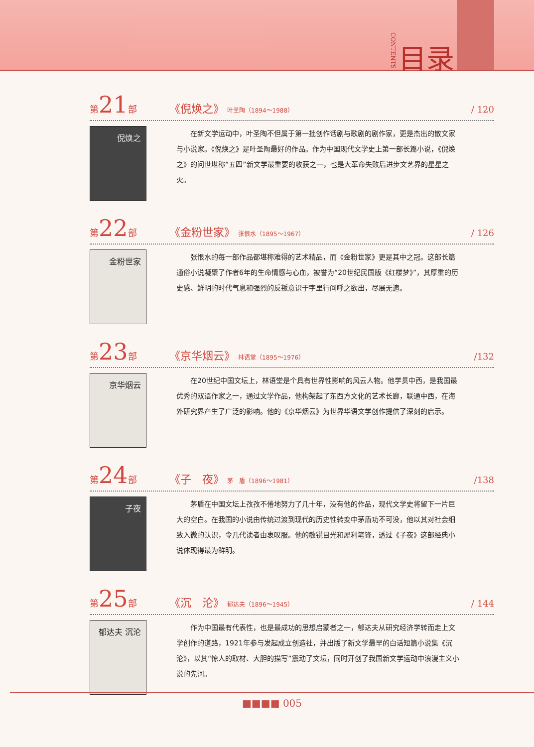CONTENTS 目录
第21部 《倪焕之》 叶圣陶（1894～1988） / 120
倪焕之
在新文学运动中，叶圣陶不但属于第一批创作话剧与歌剧的剧作家，更是杰出的散文家与小说家。《倪焕之》是叶圣陶最好的作品。作为中国现代文学史上第一部长篇小说，《倪焕之》的问世堪称“五四”新文学最重要的收获之一，也是大革命失败后进步文艺界的星星之火。
第22部 《金粉世家》 张恨水（1895～1967） / 126
金粉世家
张恨水的每一部作品都堪称难得的艺术精品，而《金粉世家》更是其中之冠。这部长篇通俗小说凝聚了作者6年的生命情感与心血，被誉为“20世纪民国版《红楼梦》”，其厚重的历史感、鲜明的时代气息和强烈的反叛意识于字里行间呼之欲出，尽展无遗。
第23部 《京华烟云》 林语堂（1895～1976） /132
京华烟云
在20世纪中国文坛上，林语堂是个具有世界性影响的风云人物。他学贯中西，是我国最优秀的双语作家之一，通过文学作品，他构架起了东西方文化的艺术长廊，联通中西，在海外研究界产生了广泛的影响。他的《京华烟云》为世界华语文学创作提供了深刻的启示。
第24部 《子　夜》 茅　盾（1896～1981） /138
子夜
茅盾在中国文坛上孜孜不倦地努力了几十年，没有他的作品，现代文学史将留下一片巨大的空白。在我国的小说由传统过渡到现代的历史性转变中茅盾功不可没，他以其对社会细致入微的认识，令几代读者由衷叹服。他的敏锐目光和犀利笔锋，透过《子夜》这部经典小说体现得最为鲜明。
第25部 《沉　沦》 郁达夫（1896～1945） / 144
郁达夫 沉沦
作为中国最有代表性，也是最成功的思想启蒙者之一，郁达夫从研究经济学转而走上文学创作的道路，1921年参与发起成立创造社，并出版了新文学最早的白话短篇小说集《沉沦》，以其“惊人的取材、大胆的描写”震动了文坛，同时开创了我国新文学运动中浪漫主义小说的先河。
■■■■ 005